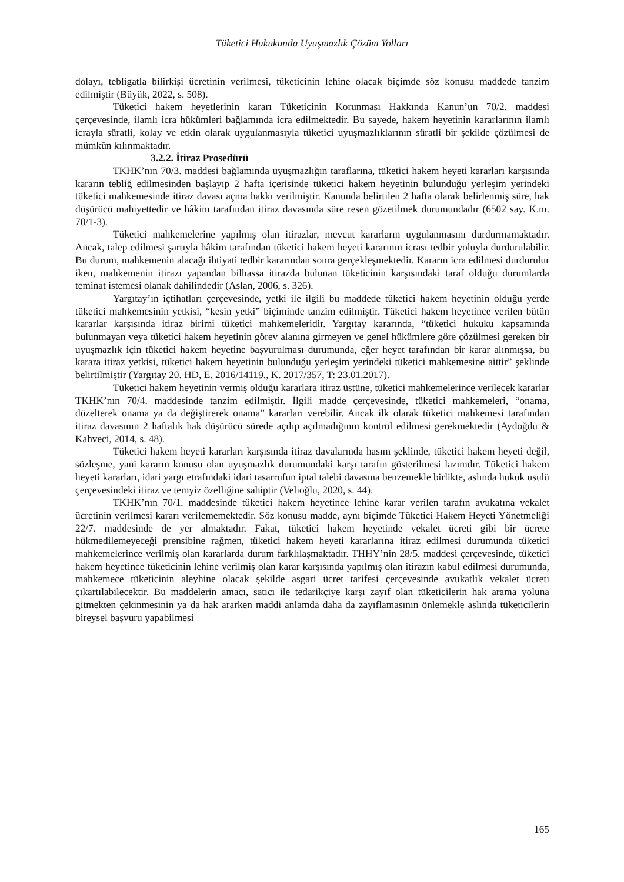Tüketici Hukukunda Uyuşmazlık Çözüm Yolları
dolayı, tebligatla bilirkişi ücretinin verilmesi, tüketicinin lehine olacak biçimde söz konusu maddede tanzim edilmiştir (Büyük, 2022, s. 508).
Tüketici hakem heyetlerinin kararı Tüketicinin Korunması Hakkında Kanun’un 70/2. maddesi çerçevesinde, ilamlı icra hükümleri bağlamında icra edilmektedir. Bu sayede, hakem heyetinin kararlarının ilamlı icrayla süratli, kolay ve etkin olarak uygulanmasıyla tüketici uyuşmazlıklarının süratli bir şekilde çözülmesi de mümkün kılınmaktadır.
3.2.2. İtiraz Prosedürü
TKHK’nın 70/3. maddesi bağlamında uyuşmazlığın taraflarına, tüketici hakem heyeti kararları karşısında kararın tebliğ edilmesinden başlayıp 2 hafta içerisinde tüketici hakem heyetinin bulunduğu yerleşim yerindeki tüketici mahkemesinde itiraz davası açma hakkı verilmiştir. Kanunda belirtilen 2 hafta olarak belirlenmiş süre, hak düşürücü mahiyettedir ve hâkim tarafından itiraz davasında süre resen gözetilmek durumundadır (6502 say. K.m. 70/1-3).
Tüketici mahkemelerine yapılmış olan itirazlar, mevcut kararların uygulanmasını durdurmamaktadır. Ancak, talep edilmesi şartıyla hâkim tarafından tüketici hakem heyeti kararının icrası tedbir yoluyla durdurulabilir. Bu durum, mahkemenin alacağı ihtiyati tedbir kararından sonra gerçekleşmektedir. Kararın icra edilmesi durdurulur iken, mahkemenin itirazı yapandan bilhassa itirazda bulunan tüketicinin karşısındaki taraf olduğu durumlarda teminat istemesi olanak dahilindedir (Aslan, 2006, s. 326).
Yargıtay’ın içtihatları çerçevesinde, yetki ile ilgili bu maddede tüketici hakem heyetinin olduğu yerde tüketici mahkemesinin yetkisi, “kesin yetki” biçiminde tanzim edilmiştir. Tüketici hakem heyetince verilen bütün kararlar karşısında itiraz birimi tüketici mahkemeleridir. Yargıtay kararında, “tüketici hukuku kapsamında bulunmayan veya tüketici hakem heyetinin görev alanına girmeyen ve genel hükümlere göre çözülmesi gereken bir uyuşmazlık için tüketici hakem heyetine başvurulması durumunda, eğer heyet tarafından bir karar alınmışsa, bu karara itiraz yetkisi, tüketici hakem heyetinin bulunduğu yerleşim yerindeki tüketici mahkemesine aittir” şeklinde belirtilmiştir (Yargıtay 20. HD, E. 2016/14119., K. 2017/357, T: 23.01.2017).
Tüketici hakem heyetinin vermiş olduğu kararlara itiraz üstüne, tüketici mahkemelerince verilecek kararlar TKHK’nın 70/4. maddesinde tanzim edilmiştir. İlgili madde çerçevesinde, tüketici mahkemeleri, “onama, düzelterek onama ya da değiştirerek onama” kararları verebilir. Ancak ilk olarak tüketici mahkemesi tarafından itiraz davasının 2 haftalık hak düşürücü sürede açılıp açılmadığının kontrol edilmesi gerekmektedir (Aydoğdu & Kahveci, 2014, s. 48).
Tüketici hakem heyeti kararları karşısında itiraz davalarında hasım şeklinde, tüketici hakem heyeti değil, sözleşme, yani kararın konusu olan uyuşmazlık durumundaki karşı tarafın gösterilmesi lazımdır. Tüketici hakem heyeti kararları, idari yargı etrafındaki idari tasarrufun iptal talebi davasına benzemekle birlikte, aslında hukuk usulü çerçevesindeki itiraz ve temyiz özelliğine sahiptir (Velioğlu, 2020, s. 44).
TKHK’nın 70/1. maddesinde tüketici hakem heyetince lehine karar verilen tarafın avukatına vekalet ücretinin verilmesi kararı verilememektedir. Söz konusu madde, aynı biçimde Tüketici Hakem Heyeti Yönetmeliği 22/7. maddesinde de yer almaktadır. Fakat, tüketici hakem heyetinde vekalet ücreti gibi bir ücrete hükmedilemeyeceği prensibine rağmen, tüketici hakem heyeti kararlarına itiraz edilmesi durumunda tüketici mahkemelerince verilmiş olan kararlarda durum farklılaşmaktadır. THHY’nin 28/5. maddesi çerçevesinde, tüketici hakem heyetince tüketicinin lehine verilmiş olan karar karşısında yapılmış olan itirazın kabul edilmesi durumunda, mahkemece tüketicinin aleyhine olacak şekilde asgari ücret tarifesi çerçevesinde avukatlık vekalet ücreti çıkartılabilecektir. Bu maddelerin amacı, satıcı ile tedarikçiye karşı zayıf olan tüketicilerin hak arama yoluna gitmekten çekinmesinin ya da hak ararken maddi anlamda daha da zayıflamasının önlemekle aslında tüketicilerin bireysel başvuru yapabilmesi
165